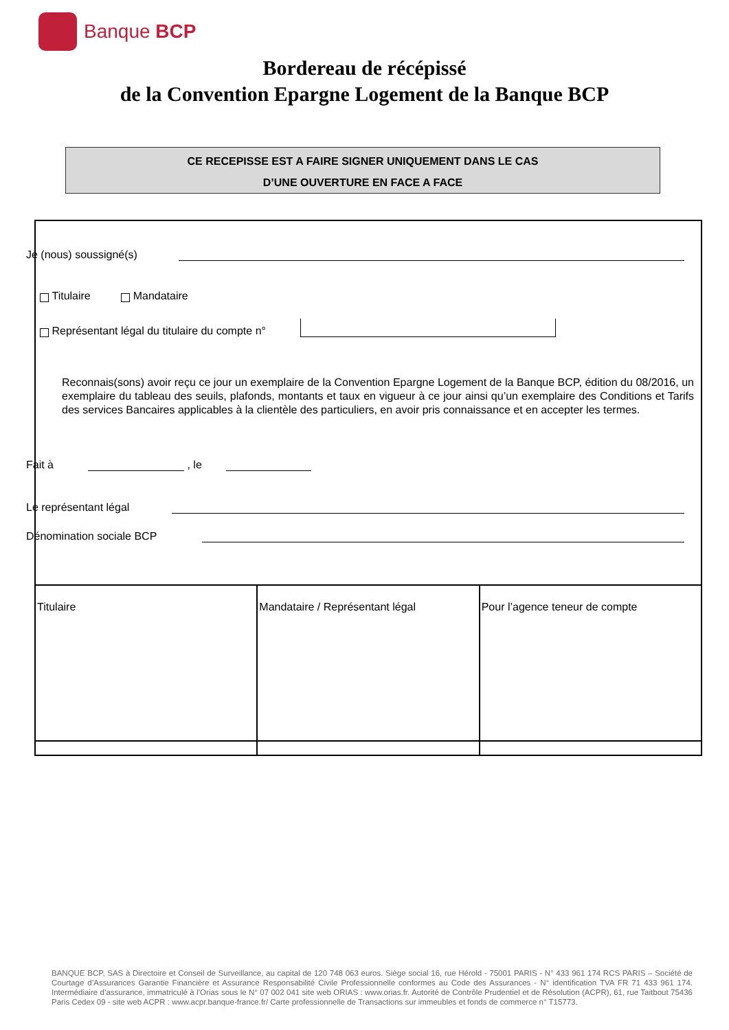Banque BCP
Bordereau de récépissé
de la Convention Epargne Logement de la Banque BCP
CE RECEPISSE EST A FAIRE SIGNER UNIQUEMENT DANS LE CAS
D’UNE OUVERTURE EN FACE A FACE
Je (nous) soussigné(s)
Titulaire Mandataire
Représentant légal du titulaire du compte n°
Reconnais(sons) avoir reçu ce jour un exemplaire de la Convention Epargne Logement de la Banque BCP, édition du 08/2016, un exemplaire du tableau des seuils, plafonds, montants et taux en vigueur à ce jour ainsi qu’un exemplaire des Conditions et Tarifs des services Bancaires applicables à la clientèle des particuliers, en avoir pris connaissance et en accepter les termes.
Fait à
, le
Le représentant légal
Dénomination sociale BCP
| Titulaire | Mandataire / Représentant légal | Pour l’agence teneur de compte |
BANQUE BCP, SAS à Directoire et Conseil de Surveillance, au capital de 120 748 063 euros. Siège social 16, rue Hérold - 75001 PARIS - N° 433 961 174 RCS PARIS – Société de Courtage d’Assurances Garantie Financière et Assurance Responsabilité Civile Professionnelle conformes au Code des Assurances - N° identification TVA FR 71 433 961 174. Intermédiaire d’assurance, immatriculé à l’Orias sous le N° 07 002 041 site web ORIAS : www.orias.fr. Autorité de Contrôle Prudentiel et de Résolution (ACPR), 61, rue Taitbout 75436 Paris Cedex 09 - site web ACPR : www.acpr.banque-france.fr/ Carte professionnelle de Transactions sur immeubles et fonds de commerce n° T15773.